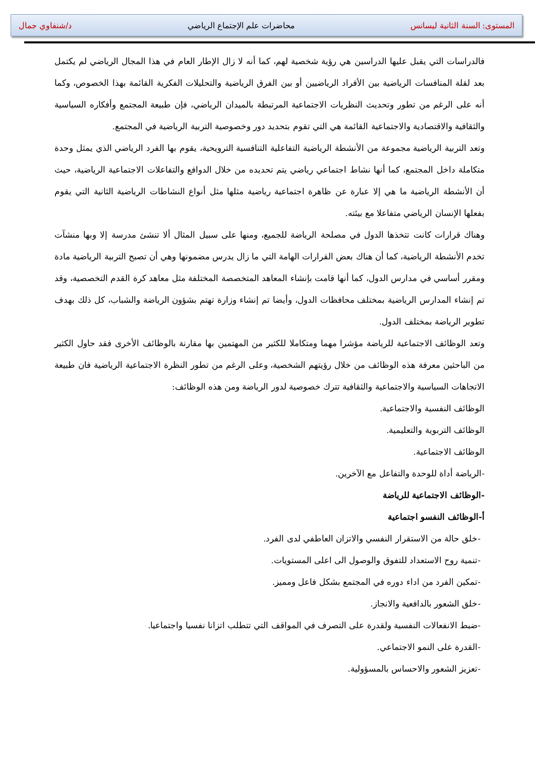المستوى: السنة الثانية ليسانس محاضرات علم الإجتماع الرياضي د/شنفاوي جمال
فالدراسات التي يقبل عليها الدراسين هي رؤية شخصية لهم، كما أنه لا زال الإطار العام في هذا المجال الرياضي لم يكتمل بعد لقلة المنافسات الرياضية بين الأفراد الرياضيين أو بين الفرق الرياضية والتحليلات الفكرية القائمة بهذا الخصوص، وكما أنه على الرغم من تطور وتحديث النظريات الاجتماعية المرتبطة بالميدان الرياضي، فإن طبيعة المجتمع وأفكاره السياسية والثقافية والاقتصادية والاجتماعية القائمة هي التي تقوم بتحديد دور وخصوصية التربية الرياضية في المجتمع.
وتعد التربية الرياضية مجموعة من الأنشطة الرياضية التفاعلية التنافسية الترويحية، يقوم بها الفرد الرياضي الذي يمثل وحدة متكاملة داخل المجتمع، كما أنها نشاط اجتماعي رياضي يتم تحديده من خلال الدوافع والتفاعلات الاجتماعية الرياضية، حيث أن الأنشطة الرياضية ما هي إلا عبارة عن ظاهرة اجتماعية رياضية مثلها مثل أنواع النشاطات الرياضية الثانية التي يقوم بفعلها الإنسان الرياضي متفاعلا مع بيئته.
وهناك قرارات كانت تتخذها الدول في مصلحة الرياضة للجميع، ومنها على سبيل المثال ألا تنشئ مدرسة إلا وبها منشآت تخدم الأنشطة الرياضية، كما أن هناك بعض القرارات الهامة التي ما زال يدرس مضمونها وهي أن تصبح التربية الرياضية مادة ومقرر أساسي في مدارس الدول، كما أنها قامت بإنشاء المعاهد المتخصصة المختلفة مثل معاهد كرة القدم التخصصية، وقد تم إنشاء المدارس الرياضية بمختلف محافظات الدول، وأيضا تم إنشاء وزارة تهتم بشؤون الرياضة والشباب، كل ذلك بهدف تطوير الرياضة بمختلف الدول.
وتعد الوظائف الاجتماعية للرياضة مؤشرا مهما ومتكاملا للكثير من المهتمين بها مقارنة بالوظائف الأخرى فقد حاول الكثير من الباحثين معرفة هذه الوظائف من خلال رؤيتهم الشخصية، وعلى الرغم من تطور النظرة الاجتماعية الرياضية فان طبيعة الاتجاهات السياسية والاجتماعية والثقافية تترك خصوصية لدور الرياضة ومن هذه الوظائف:
الوظائف النفسية والاجتماعية.
الوظائف التربوية والتعليمية.
الوظائف الاجتماعية.
-الرياضة أداة للوحدة والتفاعل مع الآخرين.
-الوظائف الاجتماعية للرياضة
أ-الوظائف النفسو اجتماعية
-خلق حالة من الاستقرار النفسي والاتزان العاطفي لدى الفرد.
-تنمية روح الاستعداد للتفوق والوصول الى اعلى المستويات.
-تمكين الفرد من اداء دوره في المجتمع بشكل فاعل ومميز.
-خلق الشعور بالدافعية والانجاز.
-ضبط الانفعالات النفسية ولقدرة على التصرف في المواقف التي تتطلب اتزانا نفسيا واجتماعيا.
-القدرة على النمو الاجتماعي.
-تعزيز الشعور والاحساس بالمسؤولية.